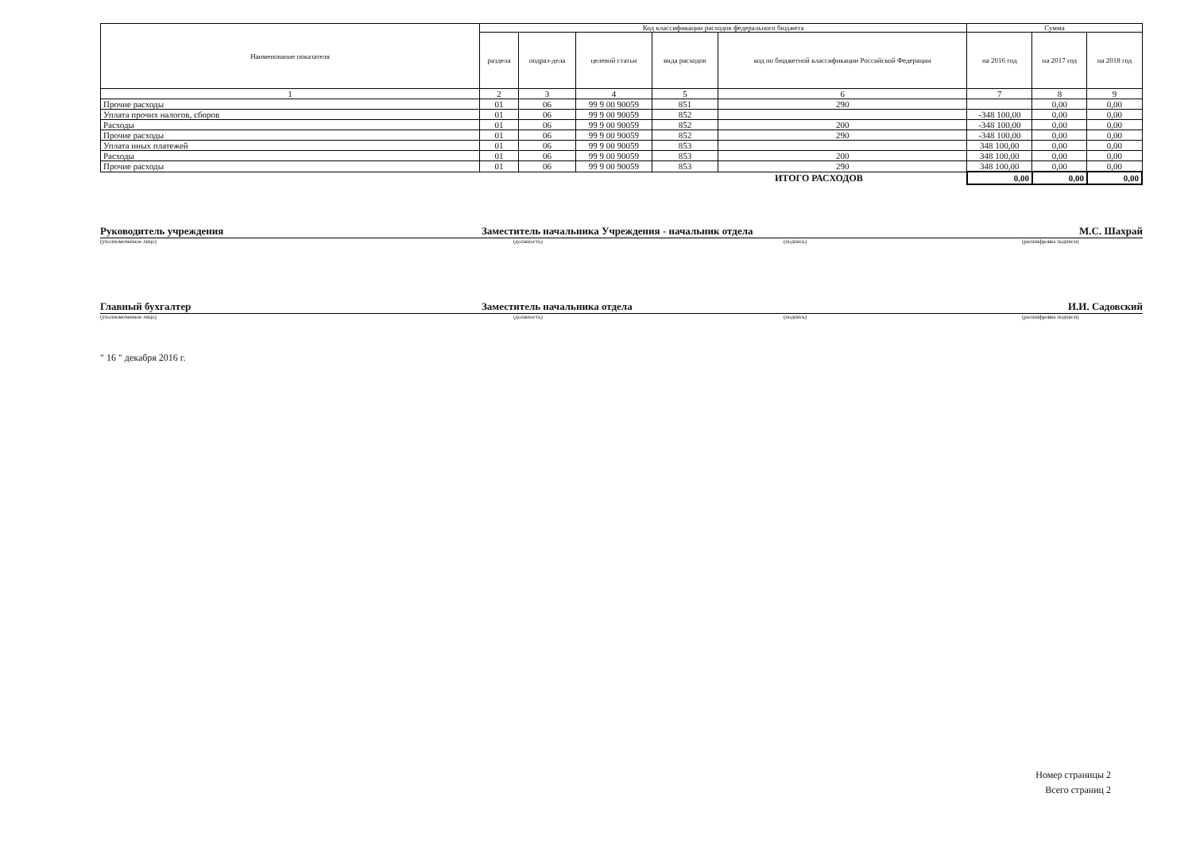| Наименование показателя | Код классификации расходов федерального бюджета | | | | | Сумма | | |
| --- | --- | --- | --- | --- | --- | --- | --- | --- |
| | раздела | подраз-дела | целевой статьи | вида расходов | код по бюджетной классификации Российской Федерации | на 2016 год | на 2017 год | на 2018 год |
| 1 | 2 | 3 | 4 | 5 | 6 | 7 | 8 | 9 |
| Прочие расходы | 01 | 06 | 99 9 00 90059 | 851 | 290 | | 0,00 | 0,00 |
| Уплата прочих налогов, сборов | 01 | 06 | 99 9 00 90059 | 852 | | -348 100,00 | 0,00 | 0,00 |
| Расходы | 01 | 06 | 99 9 00 90059 | 852 | 200 | -348 100,00 | 0,00 | 0,00 |
| Прочие расходы | 01 | 06 | 99 9 00 90059 | 852 | 290 | -348 100,00 | 0,00 | 0,00 |
| Уплата иных платежей | 01 | 06 | 99 9 00 90059 | 853 | | 348 100,00 | 0,00 | 0,00 |
| Расходы | 01 | 06 | 99 9 00 90059 | 853 | 200 | 348 100,00 | 0,00 | 0,00 |
| Прочие расходы | 01 | 06 | 99 9 00 90059 | 853 | 290 | 348 100,00 | 0,00 | 0,00 |
| ИТОГО РАСХОДОВ | | | | | | 0,00 | 0,00 | 0,00 |
Руководитель учреждения
Заместитель начальника Учреждения - начальник отдела
М.С. Шахрай
(уполномоченное лицо) (должность) (подпись) (расшифровка подписи)
Главный бухгалтер
Заместитель начальника отдела
И.И. Садовский
(уполномоченное лицо) (должность) (подпись) (расшифровка подписи)
" 16 " декабря 2016 г.
Номер страницы 2
Всего страниц 2